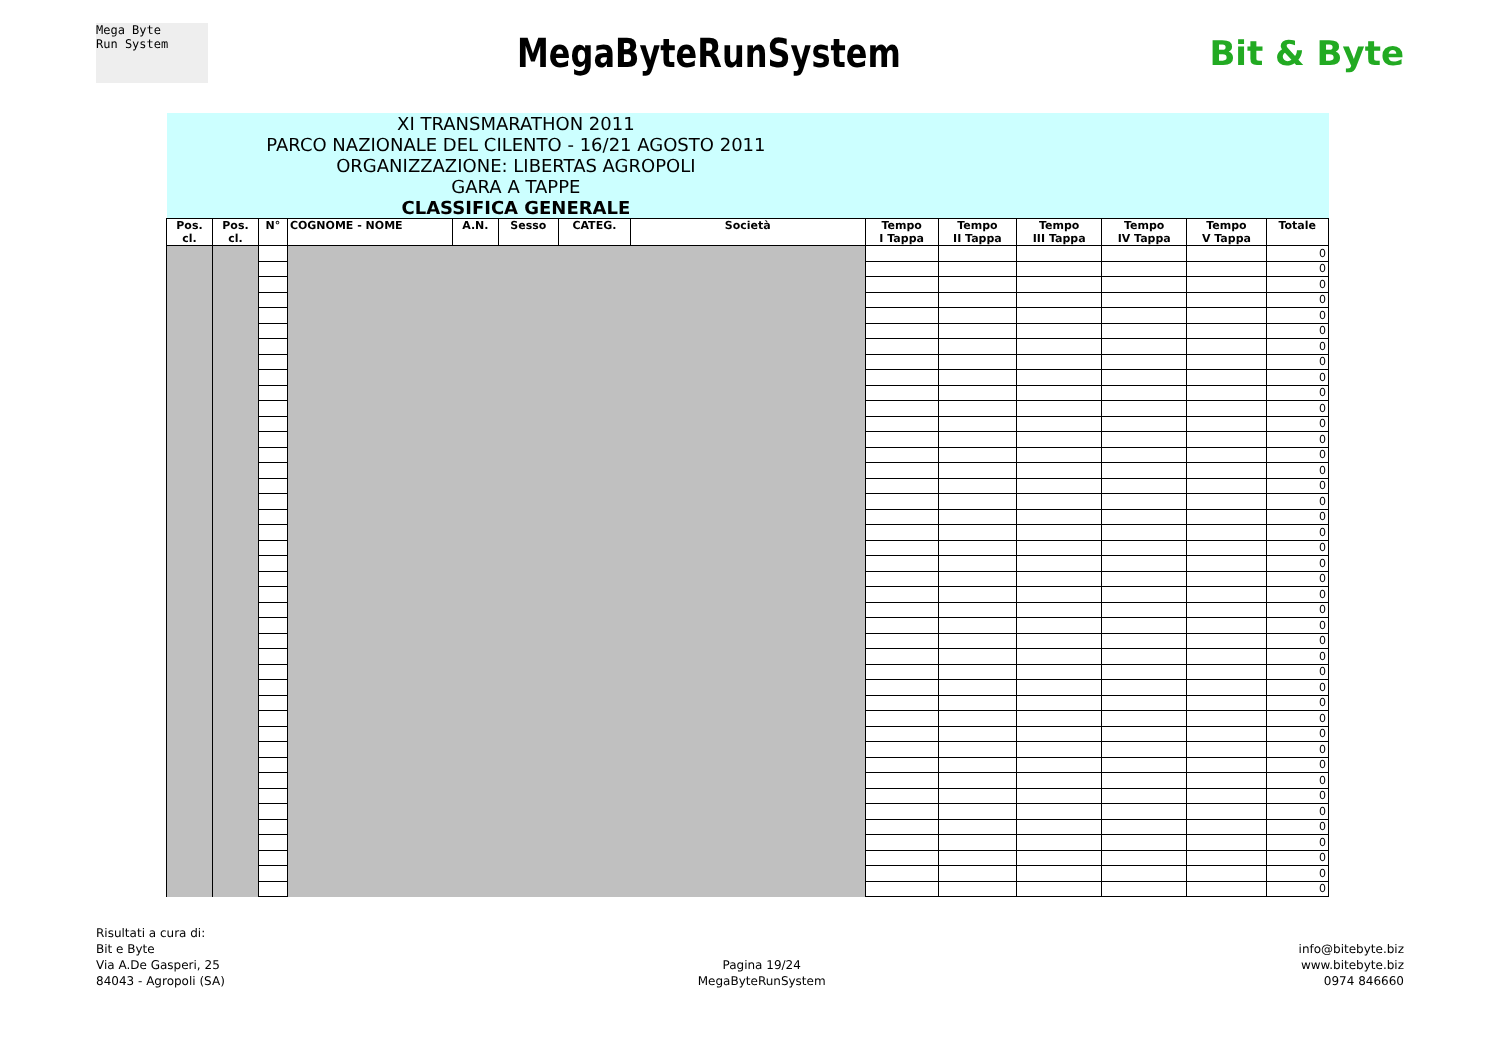Mega Byte
Run System
MegaByteRunSystem
Bit & Byte
| XI TRANSMARATHON 2011 PARCO NAZIONALE DEL CILENTO - 16/21 AGOSTO 2011 ORGANIZZAZIONE: LIBERTAS AGROPOLI GARA A TAPPE CLASSIFICA GENERALE | | | | | | | | | | | | | |
| Pos. cl. | Pos. cl. | N° | COGNOME - NOME | A.N. | Sesso | CATEG. | Società | Tempo I Tappa | Tempo II Tappa | Tempo III Tappa | Tempo IV Tappa | Tempo V Tappa | Totale |
| | | | | | | | | | | | | | 0 |
| | | | | | | | | | | | | | 0 |
| | | | | | | | | | | | | | 0 |
| | | | | | | | | | | | | | 0 |
| | | | | | | | | | | | | | 0 |
| | | | | | | | | | | | | | 0 |
| | | | | | | | | | | | | | 0 |
| | | | | | | | | | | | | | 0 |
| | | | | | | | | | | | | | 0 |
| | | | | | | | | | | | | | 0 |
| | | | | | | | | | | | | | 0 |
| | | | | | | | | | | | | | 0 |
| | | | | | | | | | | | | | 0 |
| | | | | | | | | | | | | | 0 |
| | | | | | | | | | | | | | 0 |
| | | | | | | | | | | | | | 0 |
| | | | | | | | | | | | | | 0 |
| | | | | | | | | | | | | | 0 |
| | | | | | | | | | | | | | 0 |
| | | | | | | | | | | | | | 0 |
| | | | | | | | | | | | | | 0 |
| | | | | | | | | | | | | | 0 |
| | | | | | | | | | | | | | 0 |
| | | | | | | | | | | | | | 0 |
| | | | | | | | | | | | | | 0 |
| | | | | | | | | | | | | | 0 |
| | | | | | | | | | | | | | 0 |
| | | | | | | | | | | | | | 0 |
| | | | | | | | | | | | | | 0 |
| | | | | | | | | | | | | | 0 |
| | | | | | | | | | | | | | 0 |
| | | | | | | | | | | | | | 0 |
| | | | | | | | | | | | | | 0 |
| | | | | | | | | | | | | | 0 |
| | | | | | | | | | | | | | 0 |
| | | | | | | | | | | | | | 0 |
| | | | | | | | | | | | | | 0 |
| | | | | | | | | | | | | | 0 |
| | | | | | | | | | | | | | 0 |
| | | | | | | | | | | | | | 0 |
| | | | | | | | | | | | | | 0 |
| | | | | | | | | | | | | | 0 |
Risultati a cura di:
Bit e Byte
Via A.De Gasperi, 25
84043 - Agropoli (SA)
Pagina 19/24
MegaByteRunSystem
info@bitebyte.biz
www.bitebyte.biz
0974 846660